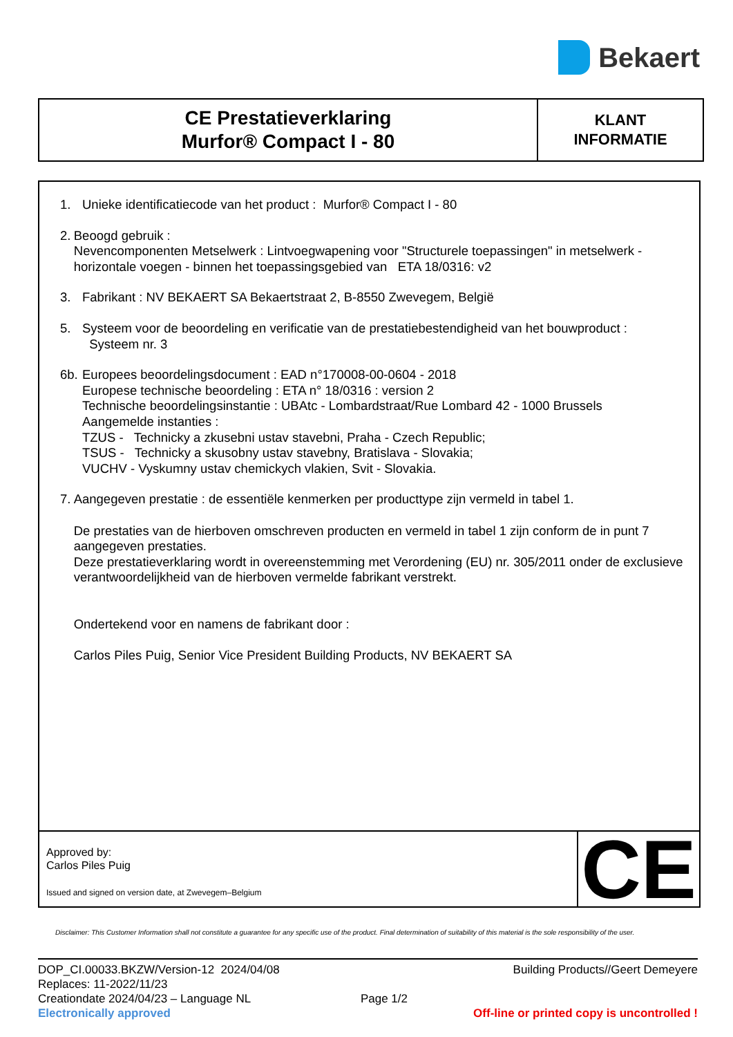Bekaert
CE Prestatieverklaring
Murfor® Compact I - 80
KLANT
INFORMATIE
1. Unieke identificatiecode van het product : Murfor® Compact I - 80
2. Beoogd gebruik :
Nevencomponenten Metselwerk : Lintvoegwapening voor "Structurele toepassingen" in metselwerk - horizontale voegen - binnen het toepassingsgebied van ETA 18/0316: v2
3. Fabrikant : NV BEKAERT SA Bekaertstraat 2, B-8550 Zwevegem, België
5. Systeem voor de beoordeling en verificatie van de prestatiebestendigheid van het bouwproduct :
Systeem nr. 3
6b.
Europees beoordelingsdocument : EAD n°170008-00-0604 - 2018
Europese technische beoordeling : ETA n° 18/0316 : version 2
Technische beoordelingsinstantie : UBAtc - Lombardstraat/Rue Lombard 42 - 1000 Brussels
Aangemelde instanties :
TZUS - Technicky a zkusebni ustav stavebni, Praha - Czech Republic;
TSUS - Technicky a skusobny ustav stavebny, Bratislava - Slovakia;
VUCHV - Vyskumny ustav chemickych vlakien, Svit - Slovakia.
7. Aangegeven prestatie : de essentiële kenmerken per producttype zijn vermeld in tabel 1.
De prestaties van de hierboven omschreven producten en vermeld in tabel 1 zijn conform de in punt 7 aangegeven prestaties.
Deze prestatieverklaring wordt in overeenstemming met Verordening (EU) nr. 305/2011 onder de exclusieve verantwoordelijkheid van de hierboven vermelde fabrikant verstrekt.
Ondertekend voor en namens de fabrikant door :
Carlos Piles Puig, Senior Vice President Building Products, NV BEKAERT SA
Approved by:
Carlos Piles Puig
Issued and signed on version date, at Zwevegem–Belgium
CE
Disclaimer: This Customer Information shall not constitute a guarantee for any specific use of the product. Final determination of suitability of this material is the sole responsibility of the user.
DOP_CI.00033.BKZW/Version-12 2024/04/08 Building Products//Geert Demeyere
Replaces: 11-2022/11/23
Creationdate 2024/04/23 – Language NL Page 1/2
Electronically approved Off-line or printed copy is uncontrolled !